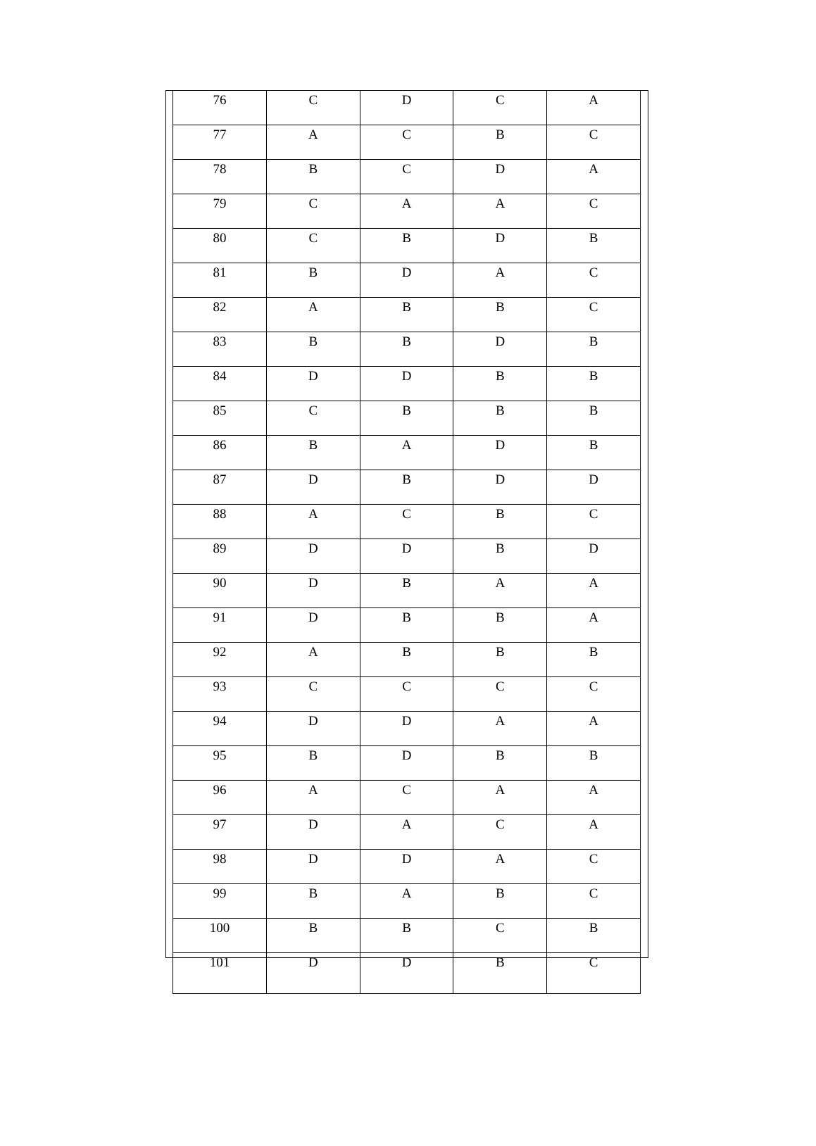| 76 | C | D | C | A |
| 77 | A | C | B | C |
| 78 | B | C | D | A |
| 79 | C | A | A | C |
| 80 | C | B | D | B |
| 81 | B | D | A | C |
| 82 | A | B | B | C |
| 83 | B | B | D | B |
| 84 | D | D | B | B |
| 85 | C | B | B | B |
| 86 | B | A | D | B |
| 87 | D | B | D | D |
| 88 | A | C | B | C |
| 89 | D | D | B | D |
| 90 | D | B | A | A |
| 91 | D | B | B | A |
| 92 | A | B | B | B |
| 93 | C | C | C | C |
| 94 | D | D | A | A |
| 95 | B | D | B | B |
| 96 | A | C | A | A |
| 97 | D | A | C | A |
| 98 | D | D | A | C |
| 99 | B | A | B | C |
| 100 | B | B | C | B |
| 101 | D | D | B | C |